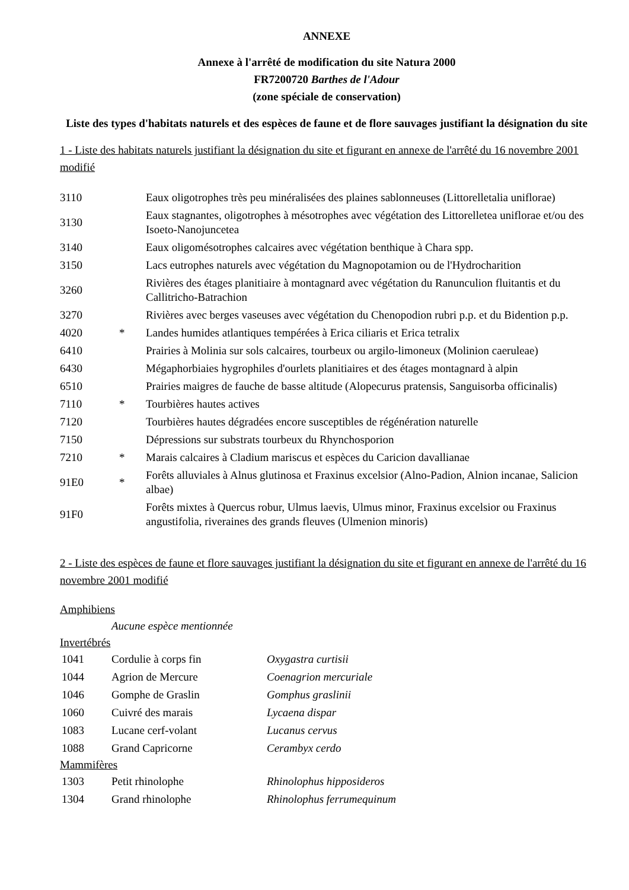ANNEXE
Annexe à l'arrêté de modification du site Natura 2000
FR7200720 Barthes de l'Adour
(zone spéciale de conservation)
Liste des types d'habitats naturels et des espèces de faune et de flore sauvages justifiant la désignation du site
1 - Liste des habitats naturels justifiant la désignation du site et figurant en annexe de l'arrêté du 16 novembre 2001 modifié
| 3110 | | Eaux oligotrophes très peu minéralisées des plaines sablonneuses (Littorelletalia uniflorae) |
| 3130 | | Eaux stagnantes, oligotrophes à mésotrophes avec végétation des Littorelletea uniflorae et/ou des Isoeto-Nanojuncetea |
| 3140 | | Eaux oligomésotrophes calcaires avec végétation benthique à Chara spp. |
| 3150 | | Lacs eutrophes naturels avec végétation du Magnopotamion ou de l'Hydrocharition |
| 3260 | | Rivières des étages planitiaire à montagnard avec végétation du Ranunculion fluitantis et du Callitricho-Batrachion |
| 3270 | | Rivières avec berges vaseuses avec végétation du Chenopodion rubri p.p. et du Bidention p.p. |
| 4020 | * | Landes humides atlantiques tempérées à Erica ciliaris et Erica tetralix |
| 6410 | | Prairies à Molinia sur sols calcaires, tourbeux ou argilo-limoneux (Molinion caeruleae) |
| 6430 | | Mégaphorbiaies hygrophiles d'ourlets planitiaires et des étages montagnard à alpin |
| 6510 | | Prairies maigres de fauche de basse altitude (Alopecurus pratensis, Sanguisorba officinalis) |
| 7110 | * | Tourbières hautes actives |
| 7120 | | Tourbières hautes dégradées encore susceptibles de régénération naturelle |
| 7150 | | Dépressions sur substrats tourbeux du Rhynchosporion |
| 7210 | * | Marais calcaires à Cladium mariscus et espèces du Caricion davallianae |
| 91E0 | * | Forêts alluviales à Alnus glutinosa et Fraxinus excelsior (Alno-Padion, Alnion incanae, Salicion albae) |
| 91F0 | | Forêts mixtes à Quercus robur, Ulmus laevis, Ulmus minor, Fraxinus excelsior ou Fraxinus angustifolia, riveraines des grands fleuves (Ulmenion minoris) |
2 - Liste des espèces de faune et flore sauvages justifiant la désignation du site et figurant en annexe de l'arrêté du 16 novembre 2001 modifié
Amphibiens
Aucune espèce mentionnée
Invertébrés
| 1041 | Cordulie à corps fin | Oxygastra curtisii |
| 1044 | Agrion de Mercure | Coenagrion mercuriale |
| 1046 | Gomphe de Graslin | Gomphus graslinii |
| 1060 | Cuivré des marais | Lycaena dispar |
| 1083 | Lucane cerf-volant | Lucanus cervus |
| 1088 | Grand Capricorne | Cerambyx cerdo |
Mammifères
| 1303 | Petit rhinolophe | Rhinolophus hipposideros |
| 1304 | Grand rhinolophe | Rhinolophus ferrumequinum |